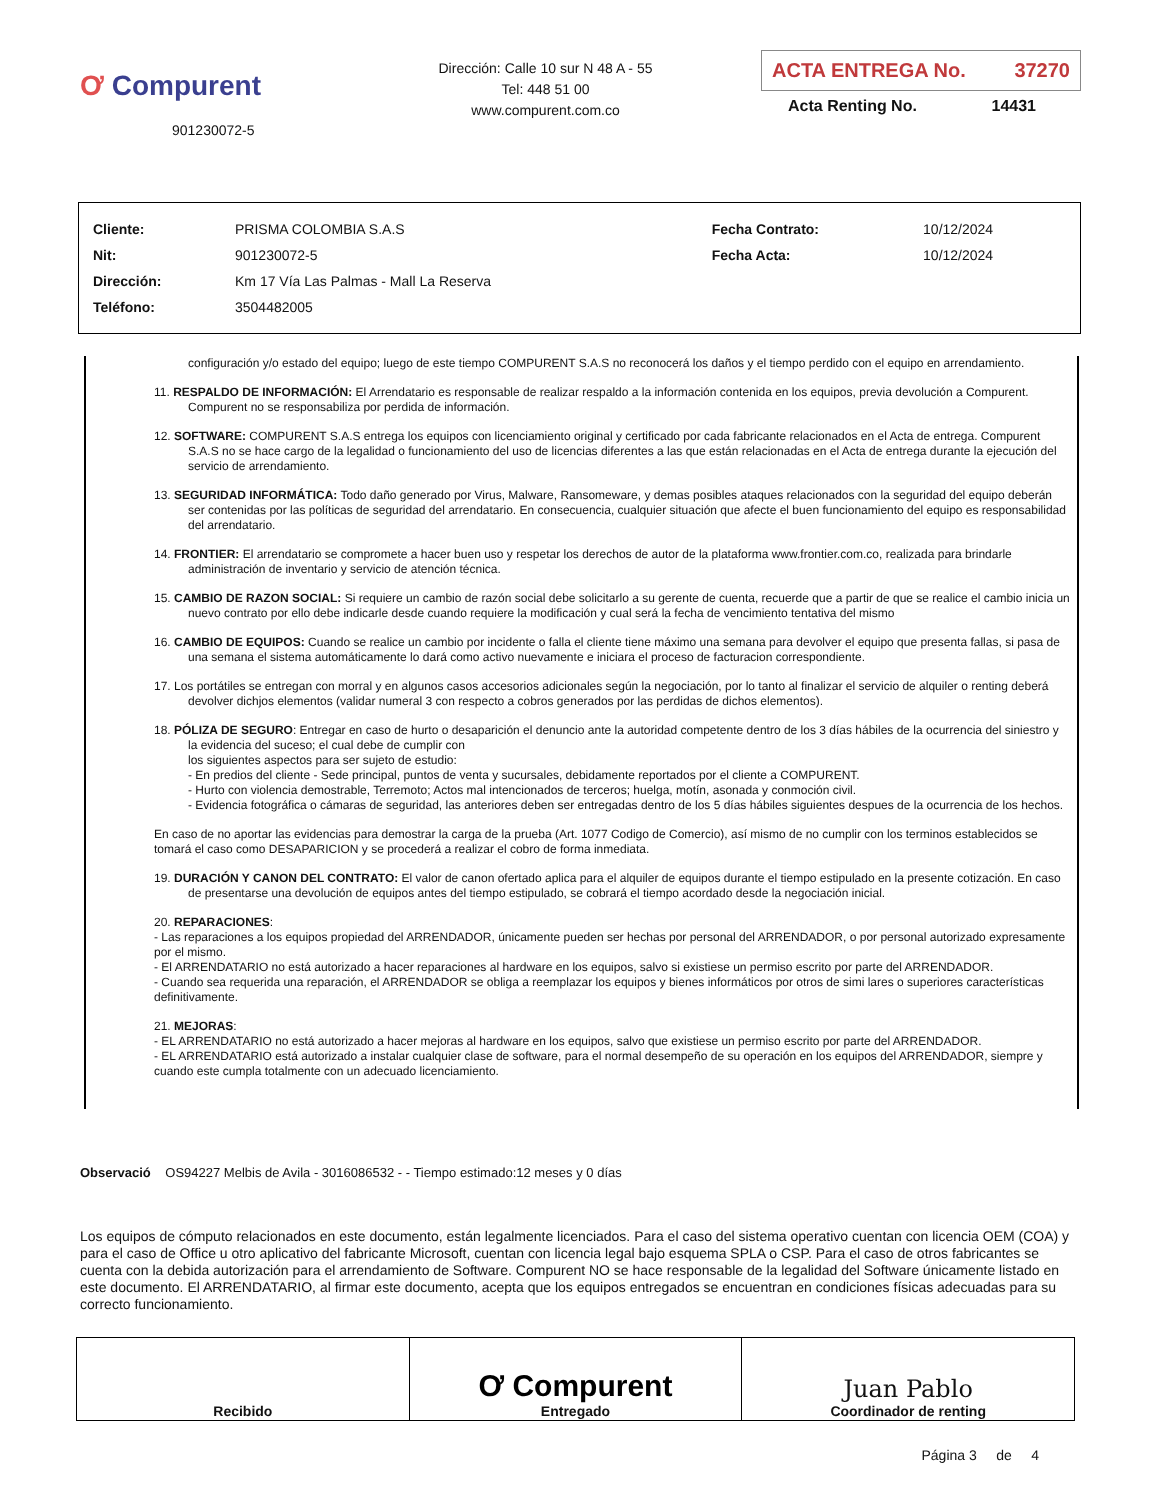Ơ Compurent
901230072-5
Dirección: Calle 10 sur N 48 A - 55
Tel: 448 51 00
www.compurent.com.co
ACTA ENTREGA No. 37270
Acta Renting No. 14431
| Cliente: | PRISMA COLOMBIA S.A.S | Fecha Contrato: | 10/12/2024 |
| Nit: | 901230072-5 | Fecha Acta: | 10/12/2024 |
| Dirección: | Km 17 Vía Las Palmas - Mall La Reserva | | |
| Teléfono: | 3504482005 | | |
configuración y/o estado del equipo; luego de este tiempo COMPURENT S.A.S no reconocerá los daños y el tiempo perdido con el equipo en arrendamiento.
11. RESPALDO DE INFORMACIÓN: El Arrendatario es responsable de realizar respaldo a la información contenida en los equipos, previa devolución a Compurent. Compurent no se responsabiliza por perdida de información.
12. SOFTWARE: COMPURENT S.A.S entrega los equipos con licenciamiento original y certificado por cada fabricante relacionados en el Acta de entrega. Compurent S.A.S no se hace cargo de la legalidad o funcionamiento del uso de licencias diferentes a las que están relacionadas en el Acta de entrega durante la ejecución del servicio de arrendamiento.
13. SEGURIDAD INFORMÁTICA: Todo daño generado por Virus, Malware, Ransomeware, y demas posibles ataques relacionados con la seguridad del equipo deberán ser contenidas por las políticas de seguridad del arrendatario. En consecuencia, cualquier situación que afecte el buen funcionamiento del equipo es responsabilidad del arrendatario.
14. FRONTIER: El arrendatario se compromete a hacer buen uso y respetar los derechos de autor de la plataforma www.frontier.com.co, realizada para brindarle administración de inventario y servicio de atención técnica.
15. CAMBIO DE RAZON SOCIAL: Si requiere un cambio de razón social debe solicitarlo a su gerente de cuenta, recuerde que a partir de que se realice el cambio inicia un nuevo contrato por ello debe indicarle desde cuando requiere la modificación y cual será la fecha de vencimiento tentativa del mismo
16. CAMBIO DE EQUIPOS: Cuando se realice un cambio por incidente o falla el cliente tiene máximo una semana para devolver el equipo que presenta fallas, si pasa de una semana el sistema automáticamente lo dará como activo nuevamente e iniciara el proceso de facturacion correspondiente.
17. Los portátiles se entregan con morral y en algunos casos accesorios adicionales según la negociación, por lo tanto al finalizar el servicio de alquiler o renting deberá devolver dichjos elementos (validar numeral 3 con respecto a cobros generados por las perdidas de dichos elementos).
18. PÓLIZA DE SEGURO: Entregar en caso de hurto o desaparición el denuncio ante la autoridad competente dentro de los 3 días hábiles de la ocurrencia del siniestro y la evidencia del suceso; el cual debe de cumplir con
los siguientes aspectos para ser sujeto de estudio:
- En predios del cliente - Sede principal, puntos de venta y sucursales, debidamente reportados por el cliente a COMPURENT.
- Hurto con violencia demostrable, Terremoto; Actos mal intencionados de terceros; huelga, motín, asonada y conmoción civil.
- Evidencia fotográfica o cámaras de seguridad, las anteriores deben ser entregadas dentro de los 5 días hábiles siguientes despues de la ocurrencia de los hechos.
En caso de no aportar las evidencias para demostrar la carga de la prueba (Art. 1077 Codigo de Comercio), así mismo de no cumplir con los terminos establecidos se tomará el caso como DESAPARICION y se procederá a realizar el cobro de forma inmediata.
19. DURACIÓN Y CANON DEL CONTRATO: El valor de canon ofertado aplica para el alquiler de equipos durante el tiempo estipulado en la presente cotización. En caso de presentarse una devolución de equipos antes del tiempo estipulado, se cobrará el tiempo acordado desde la negociación inicial.
20. REPARACIONES:
- Las reparaciones a los equipos propiedad del ARRENDADOR, únicamente pueden ser hechas por personal del ARRENDADOR, o por personal autorizado expresamente por el mismo.
- El ARRENDATARIO no está autorizado a hacer reparaciones al hardware en los equipos, salvo si existiese un permiso escrito por parte del ARRENDADOR.
- Cuando sea requerida una reparación, el ARRENDADOR se obliga a reemplazar los equipos y bienes informáticos por otros de simi lares o superiores características definitivamente.
21. MEJORAS:
- EL ARRENDATARIO no está autorizado a hacer mejoras al hardware en los equipos, salvo que existiese un permiso escrito por parte del ARRENDADOR.
- EL ARRENDATARIO está autorizado a instalar cualquier clase de software, para el normal desempeño de su operación en los equipos del ARRENDADOR, siempre y cuando este cumpla totalmente con un adecuado licenciamiento.
Observació OS94227 Melbis de Avila - 3016086532 - - Tiempo estimado:12 meses y 0 días
Los equipos de cómputo relacionados en este documento, están legalmente licenciados. Para el caso del sistema operativo cuentan con licencia OEM (COA) y para el caso de Office u otro aplicativo del fabricante Microsoft, cuentan con licencia legal bajo esquema SPLA o CSP. Para el caso de otros fabricantes se cuenta con la debida autorización para el arrendamiento de Software. Compurent NO se hace responsable de la legalidad del Software únicamente listado en este documento. El ARRENDATARIO, al firmar este documento, acepta que los equipos entregados se encuentran en condiciones físicas adecuadas para su correcto funcionamiento.
| Recibido | Ơ Compurent Entregado | Juan Pablo Coordinador de renting |
Página 3 de 4